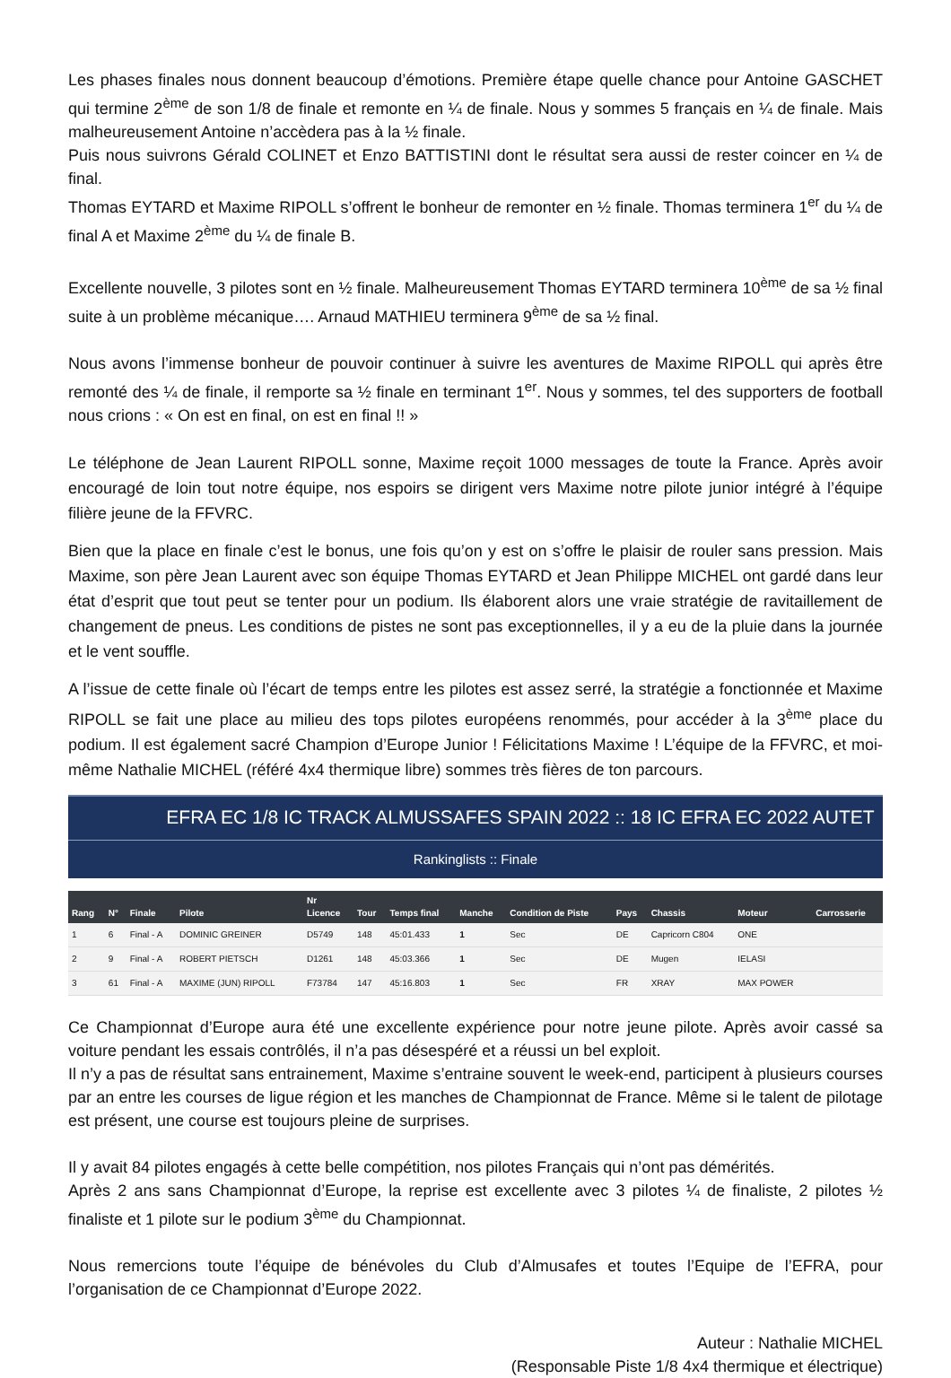Les phases finales nous donnent beaucoup d’émotions. Première étape quelle chance pour Antoine GASCHET qui termine 2<sup>ème</sup> de son 1/8 de finale et remonte en ¼ de finale. Nous y sommes 5 français en ¼ de finale. Mais malheureusement Antoine n’accèdera pas à la ½ finale.
Puis nous suivrons Gérald COLINET et Enzo BATTISTINI dont le résultat sera aussi de rester coincer en ¼ de final.
Thomas EYTARD et Maxime RIPOLL s’offrent le bonheur de remonter en ½ finale. Thomas terminera 1<sup>er</sup> du ¼ de final A et Maxime 2<sup>ème</sup> du ¼ de finale B.
Excellente nouvelle, 3 pilotes sont en ½ finale. Malheureusement Thomas EYTARD terminera 10<sup>ème</sup> de sa ½ final suite à un problème mécanique…. Arnaud MATHIEU terminera 9<sup>ème</sup> de sa ½ final.
Nous avons l’immense bonheur de pouvoir continuer à suivre les aventures de Maxime RIPOLL qui après être remonté des ¼ de finale, il remporte sa ½ finale en terminant 1<sup>er</sup>. Nous y sommes, tel des supporters de football nous crions : « On est en final, on est en final !! »
Le téléphone de Jean Laurent RIPOLL sonne, Maxime reçoit 1000 messages de toute la France. Après avoir encouragé de loin tout notre équipe, nos espoirs se dirigent vers Maxime notre pilote junior intégré à l’équipe filière jeune de la FFVRC.
Bien que la place en finale c’est le bonus, une fois qu’on y est on s’offre le plaisir de rouler sans pression. Mais Maxime, son père Jean Laurent avec son équipe Thomas EYTARD et Jean Philippe MICHEL ont gardé dans leur état d’esprit que tout peut se tenter pour un podium. Ils élaborent alors une vraie stratégie de ravitaillement de changement de pneus. Les conditions de pistes ne sont pas exceptionnelles, il y a eu de la pluie dans la journée et le vent souffle.
A l’issue de cette finale où l’écart de temps entre les pilotes est assez serré, la stratégie a fonctionnée et Maxime RIPOLL se fait une place au milieu des tops pilotes européens renommés, pour accéder à la 3<sup>ème</sup> place du podium. Il est également sacré Champion d’Europe Junior ! Félicitations Maxime ! L’équipe de la FFVRC, et moi-même Nathalie MICHEL (référé 4x4 thermique libre) sommes très fières de ton parcours.
EFRA EC 1/8 IC TRACK ALMUSSAFES SPAIN 2022 :: 18 IC EFRA EC 2022 AUTET
Rankinglists :: Finale
| Rang | N° | Finale | Pilote | Nr Licence | Tour | Temps final | Manche | Condition de Piste | Pays | Chassis | Moteur | Carrosserie |
| --- | --- | --- | --- | --- | --- | --- | --- | --- | --- | --- | --- | --- |
| 1 | 6 | Final - A | DOMINIC GREINER | D5749 | 148 | 45:01.433 | 1 | Sec | DE | Capricorn C804 | ONE | |
| 2 | 9 | Final - A | ROBERT PIETSCH | D1261 | 148 | 45:03.366 | 1 | Sec | DE | Mugen | IELASI | |
| 3 | 61 | Final - A | MAXIME (JUN) RIPOLL | F73784 | 147 | 45:16.803 | 1 | Sec | FR | XRAY | MAX POWER | |
Ce Championnat d’Europe aura été une excellente expérience pour notre jeune pilote. Après avoir cassé sa voiture pendant les essais contrôlés, il n’a pas désespéré et a réussi un bel exploit.
Il n’y a pas de résultat sans entrainement, Maxime s’entraine souvent le week-end, participent à plusieurs courses par an entre les courses de ligue région et les manches de Championnat de France. Même si le talent de pilotage est présent, une course est toujours pleine de surprises.
Il y avait 84 pilotes engagés à cette belle compétition, nos pilotes Français qui n’ont pas démérités.
Après 2 ans sans Championnat d’Europe, la reprise est excellente avec 3 pilotes ¼ de finaliste, 2 pilotes ½ finaliste et 1 pilote sur le podium 3<sup>ème</sup> du Championnat.
Nous remercions toute l’équipe de bénévoles du Club d’Almusafes et toutes l’Equipe de l’EFRA, pour l’organisation de ce Championnat d’Europe 2022.
Auteur : Nathalie MICHEL
(Responsable Piste 1/8 4x4 thermique et électrique)